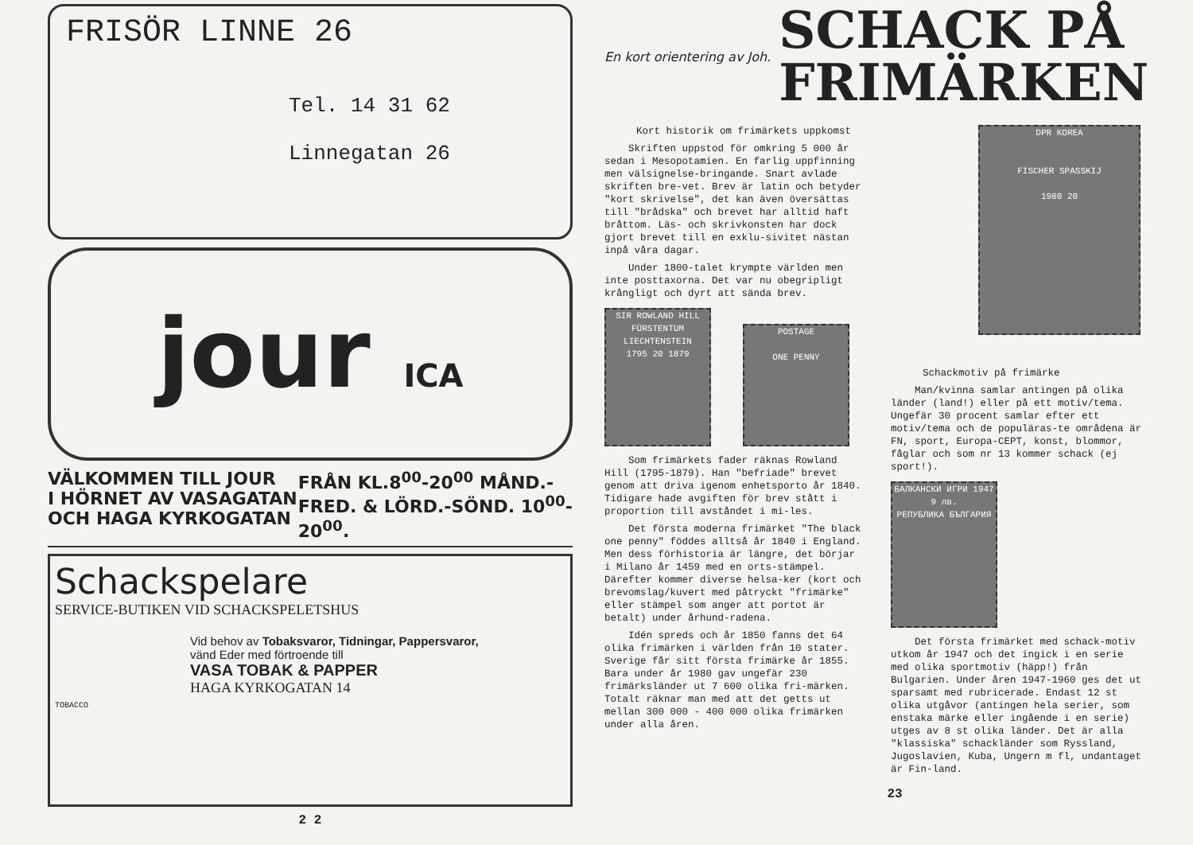FRISÖR LINNE 26
Tel. 14 31 62
Linnegatan 26
jour ICA
VÄLKOMMEN TILL JOUR
I HÖRNET AV VASAGATAN
OCH HAGA KYRKOGATAN
FRÅN KL.8<sup>00</sup>-20<sup>00</sup> MÅND.-
FRED. & LÖRD.-SÖND. 10<sup>00</sup>-
20<sup>00</sup>.
Schackspelare
SERVICE-BUTIKEN VID SCHACKSPELETSHUS
Vid behov av Tobaksvaror, Tidningar, Pappersvaror,
vänd Eder med förtroende till
VASA TOBAK & PAPPER
HAGA KYRKOGATAN 14
TOBACCO
2 2
En kort orientering av Joh.
SCHACK PÅ
FRIMÄRKEN
Kort historik om frimärkets uppkomst
Skriften uppstod för omkring 5 000 år sedan i Mesopotamien. En farlig uppfinning men välsignelse-bringande. Snart avlade skriften bre-vet. Brev är latin och betyder "kort skrivelse", det kan även översättas till "brådska" och brevet har alltid haft bråttom. Läs- och skrivkonsten har dock gjort brevet till en exklu-sivitet nästan inpå våra dagar.
Under 1800-talet krympte världen men inte posttaxorna. Det var nu obegripligt krångligt och dyrt att sända brev.
SIR ROWLAND HILL
FÜRSTENTUM LIECHTENSTEIN
1795 20 1879
POSTAGE
ONE PENNY
Som frimärkets fader räknas Rowland Hill (1795-1879). Han "befriade" brevet genom att driva igenom enhetsporto år 1840. Tidigare hade avgiften för brev stått i proportion till avståndet i mi-les.
Det första moderna frimärket "The black one penny" föddes alltså år 1840 i England. Men dess förhistoria är längre, det börjar i Milano år 1459 med en orts-stämpel. Därefter kommer diverse helsa-ker (kort och brevomslag/kuvert med påtryckt "frimärke" eller stämpel som anger att portot är betalt) under århund-radena.
Idén spreds och år 1850 fanns det 64 olika frimärken i världen från 10 stater. Sverige får sitt första frimärke år 1855. Bara under år 1980 gav ungefär 230 frimärksländer ut 7 600 olika fri-märken. Totalt räknar man med att det getts ut mellan 300 000 - 400 000 olika frimärken under alla åren.
DPR KOREA
FISCHER SPASSKIJ
1980 20
Schackmotiv på frimärke
Man/kvinna samlar antingen på olika länder (land!) eller på ett motiv/tema. Ungefär 30 procent samlar efter ett motiv/tema och de populäras-te områdena är FN, sport, Europa-CEPT, konst, blommor, fåglar och som nr 13 kommer schack (ej sport!).
БАЛКАНСКИ ИГРИ 1947
9 лв.
РЕПУБЛИКА БЪЛГАРИЯ
Det första frimärket med schack-motiv utkom år 1947 och det ingick i en serie med olika sportmotiv (häpp!) från Bulgarien. Under åren 1947-1960 ges det ut sparsamt med rubricerade. Endast 12 st olika utgåvor (antingen hela serier, som enstaka märke eller ingående i en serie) utges av 8 st olika länder. Det är alla "klassiska" schackländer som Ryssland, Jugoslavien, Kuba, Ungern m fl, undantaget är Fin-land.
23